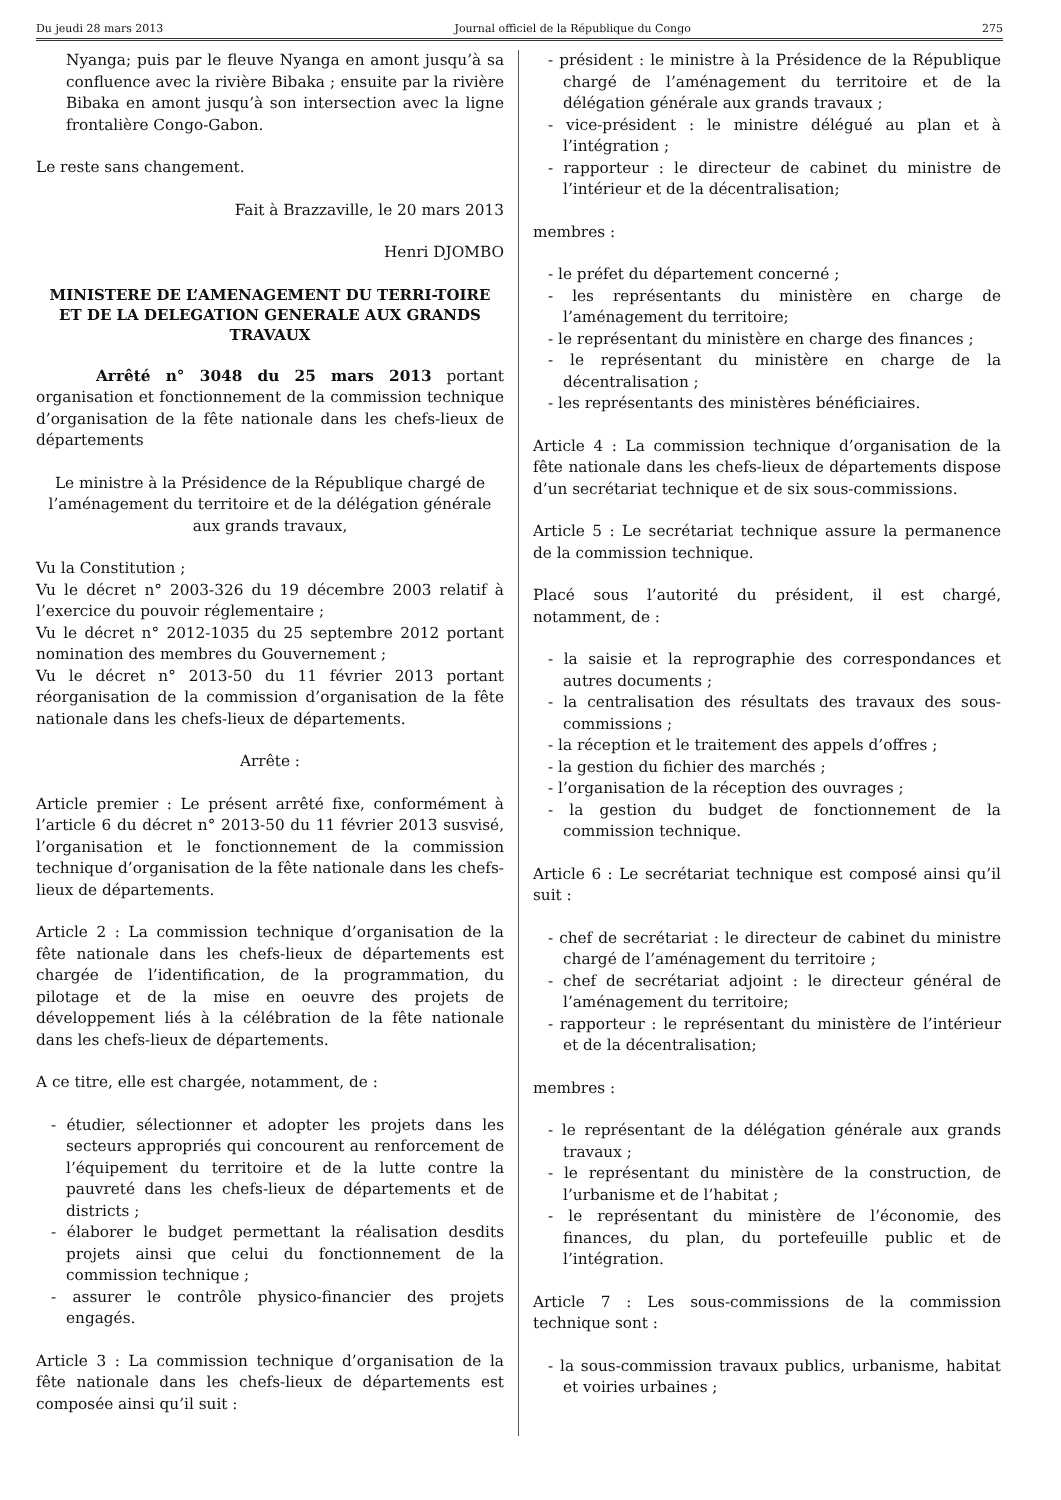Du jeudi 28 mars 2013 Journal officiel de la République du Congo 275
Nyanga; puis par le fleuve Nyanga en amont jusqu’à sa confluence avec la rivière Bibaka ; ensuite par la rivière Bibaka en amont jusqu’à son intersection avec la ligne frontalière Congo-Gabon.
Le reste sans changement.
Fait à Brazzaville, le 20 mars 2013
Henri DJOMBO
MINISTERE DE L’AMENAGEMENT DU TERRI-TOIRE ET DE LA DELEGATION GENERALE AUX GRANDS TRAVAUX
Arrêté n° 3048 du 25 mars 2013 portant organisation et fonctionnement de la commission technique d’organisation de la fête nationale dans les chefs-lieux de départements
Le ministre à la Présidence de la République chargé de l’aménagement du territoire et de la délégation générale aux grands travaux,
Vu la Constitution ;
Vu le décret n° 2003-326 du 19 décembre 2003 relatif à l’exercice du pouvoir réglementaire ;
Vu le décret n° 2012-1035 du 25 septembre 2012 portant nomination des membres du Gouvernement ;
Vu le décret n° 2013-50 du 11 février 2013 portant réorganisation de la commission d’organisation de la fête nationale dans les chefs-lieux de départements.
Arrête :
Article premier : Le présent arrêté fixe, conformément à l’article 6 du décret n° 2013-50 du 11 février 2013 susvisé, l’organisation et le fonctionnement de la commission technique d’organisation de la fête nationale dans les chefs-lieux de départements.
Article 2 : La commission technique d’organisation de la fête nationale dans les chefs-lieux de départements est chargée de l’identification, de la programmation, du pilotage et de la mise en oeuvre des projets de développement liés à la célébration de la fête nationale dans les chefs-lieux de départements.
A ce titre, elle est chargée, notamment, de :
- étudier, sélectionner et adopter les projets dans les secteurs appropriés qui concourent au renforcement de l’équipement du territoire et de la lutte contre la pauvreté dans les chefs-lieux de départements et de districts ;
- élaborer le budget permettant la réalisation desdits projets ainsi que celui du fonctionnement de la commission technique ;
- assurer le contrôle physico-financier des projets engagés.
Article 3 : La commission technique d’organisation de la fête nationale dans les chefs-lieux de départements est composée ainsi qu’il suit :
- président : le ministre à la Présidence de la République chargé de l’aménagement du territoire et de la délégation générale aux grands travaux ;
- vice-président : le ministre délégué au plan et à l’intégration ;
- rapporteur : le directeur de cabinet du ministre de l’intérieur et de la décentralisation;
membres :
- le préfet du département concerné ;
- les représentants du ministère en charge de l’aménagement du territoire;
- le représentant du ministère en charge des finances ;
- le représentant du ministère en charge de la décentralisation ;
- les représentants des ministères bénéficiaires.
Article 4 : La commission technique d’organisation de la fête nationale dans les chefs-lieux de départements dispose d’un secrétariat technique et de six sous-commissions.
Article 5 : Le secrétariat technique assure la permanence de la commission technique.
Placé sous l’autorité du président, il est chargé, notamment, de :
- la saisie et la reprographie des correspondances et autres documents ;
- la centralisation des résultats des travaux des sous-commissions ;
- la réception et le traitement des appels d’offres ;
- la gestion du fichier des marchés ;
- l’organisation de la réception des ouvrages ;
- la gestion du budget de fonctionnement de la commission technique.
Article 6 : Le secrétariat technique est composé ainsi qu’il suit :
- chef de secrétariat : le directeur de cabinet du ministre chargé de l’aménagement du territoire ;
- chef de secrétariat adjoint : le directeur général de l’aménagement du territoire;
- rapporteur : le représentant du ministère de l’intérieur et de la décentralisation;
membres :
- le représentant de la délégation générale aux grands travaux ;
- le représentant du ministère de la construction, de l’urbanisme et de l’habitat ;
- le représentant du ministère de l’économie, des finances, du plan, du portefeuille public et de l’intégration.
Article 7 : Les sous-commissions de la commission technique sont :
- la sous-commission travaux publics, urbanisme, habitat et voiries urbaines ;